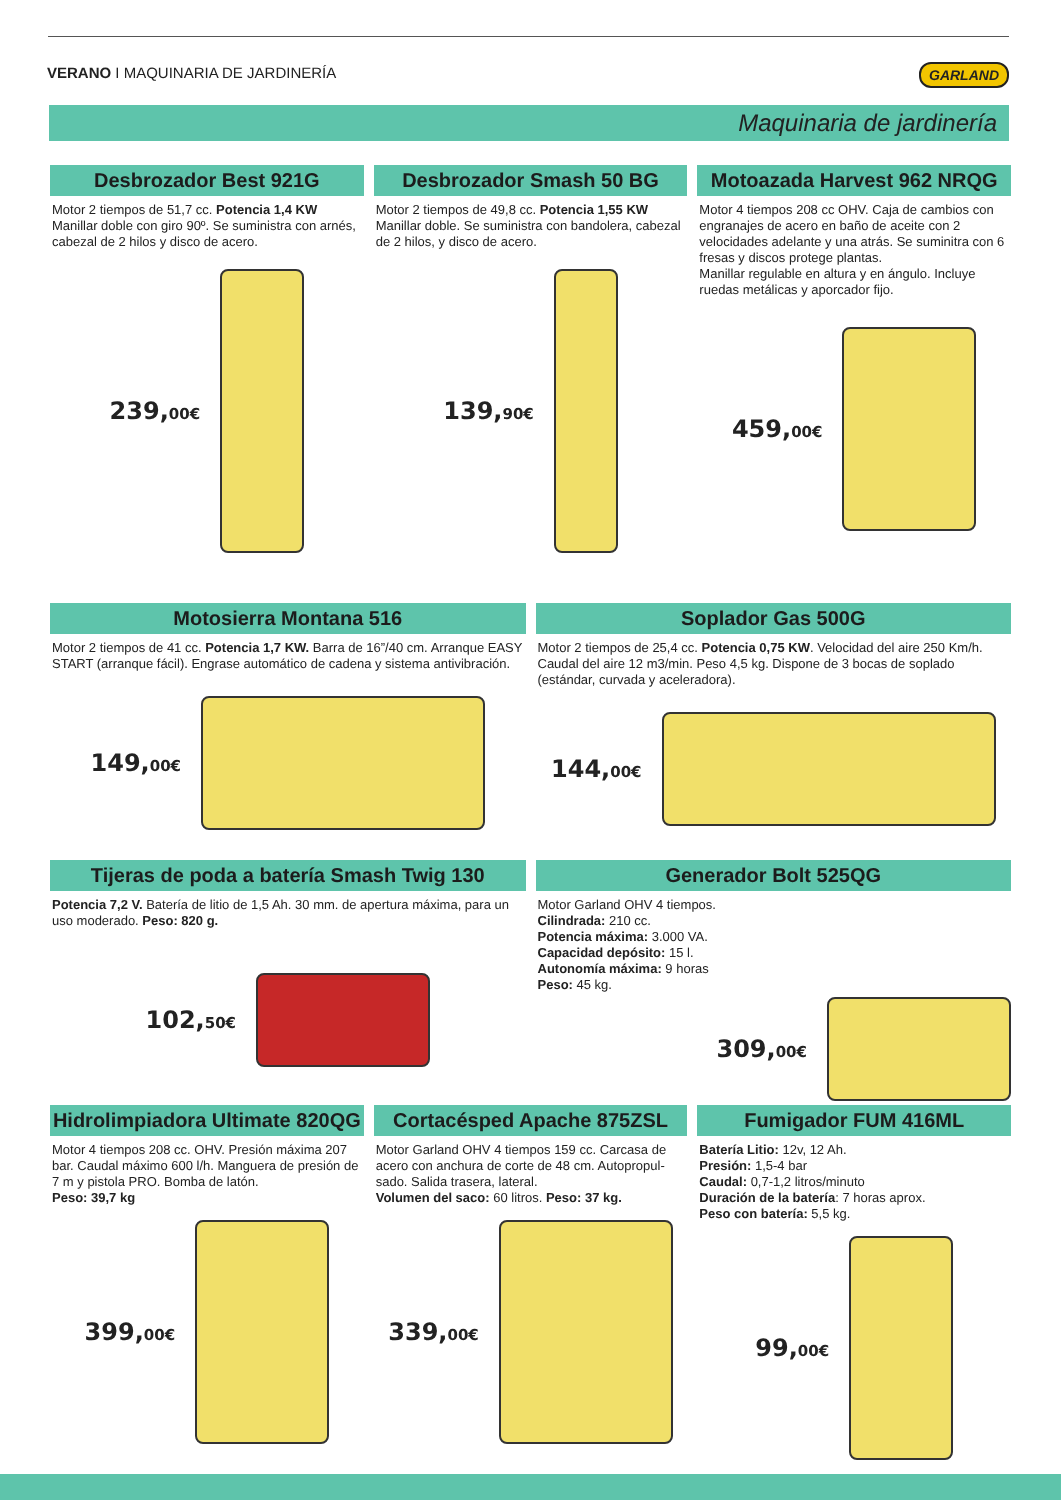VERANO I MAQUINARIA DE JARDINERÍA
GARLAND
Maquinaria de jardinería
Desbrozador Best 921G
Motor 2 tiempos de 51,7 cc. Potencia 1,4 KW Manillar doble con giro 90º. Se suministra con arnés, cabezal de 2 hilos y disco de acero.
239,00€
Desbrozador Smash 50 BG
Motor 2 tiempos de 49,8 cc. Potencia 1,55 KW Manillar doble. Se suministra con bandolera, cabezal de 2 hilos, y disco de acero.
139,90€
Motoazada Harvest 962 NRQG
Motor 4 tiempos 208 cc OHV. Caja de cambios con engranajes de acero en baño de aceite con 2 velocidades adelante y una atrás. Se suminitra con 6 fresas y discos protege plantas.
Manillar regulable en altura y en ángulo. Incluye ruedas metálicas y aporcador fijo.
459,00€
Motosierra Montana 516
Motor 2 tiempos de 41 cc. Potencia 1,7 KW. Barra de 16”/40 cm. Arranque EASY START (arranque fácil). Engrase automático de cadena y sistema antivibración.
149,00€
Soplador Gas 500G
Motor 2 tiempos de 25,4 cc. Potencia 0,75 KW. Velocidad del aire 250 Km/h. Caudal del aire 12 m3/min. Peso 4,5 kg. Dispone de 3 bocas de soplado (estándar, curvada y aceleradora).
144,00€
Tijeras de poda a batería Smash Twig 130
Potencia 7,2 V. Batería de litio de 1,5 Ah. 30 mm. de apertura máxima, para un uso moderado. Peso: 820 g.
102,50€
Generador Bolt 525QG
Motor Garland OHV 4 tiempos.
Cilindrada: 210 cc.
Potencia máxima: 3.000 VA.
Capacidad depósito: 15 l.
Autonomía máxima: 9 horas
Peso: 45 kg.
309,00€
Hidrolimpiadora Ultimate 820QG
Motor 4 tiempos 208 cc. OHV. Presión máxima 207 bar. Caudal máximo 600 l/h. Manguera de presión de 7 m y pistola PRO. Bomba de latón.
Peso: 39,7 kg
399,00€
Cortacésped Apache 875ZSL
Motor Garland OHV 4 tiempos 159 cc. Carcasa de acero con anchura de corte de 48 cm. Autopropul-sado. Salida trasera, lateral.
Volumen del saco: 60 litros. Peso: 37 kg.
339,00€
Fumigador FUM 416ML
Batería Litio: 12v, 12 Ah.
Presión: 1,5-4 bar
Caudal: 0,7-1,2 litros/minuto
Duración de la batería: 7 horas aprox.
Peso con batería: 5,5 kg.
99,00€